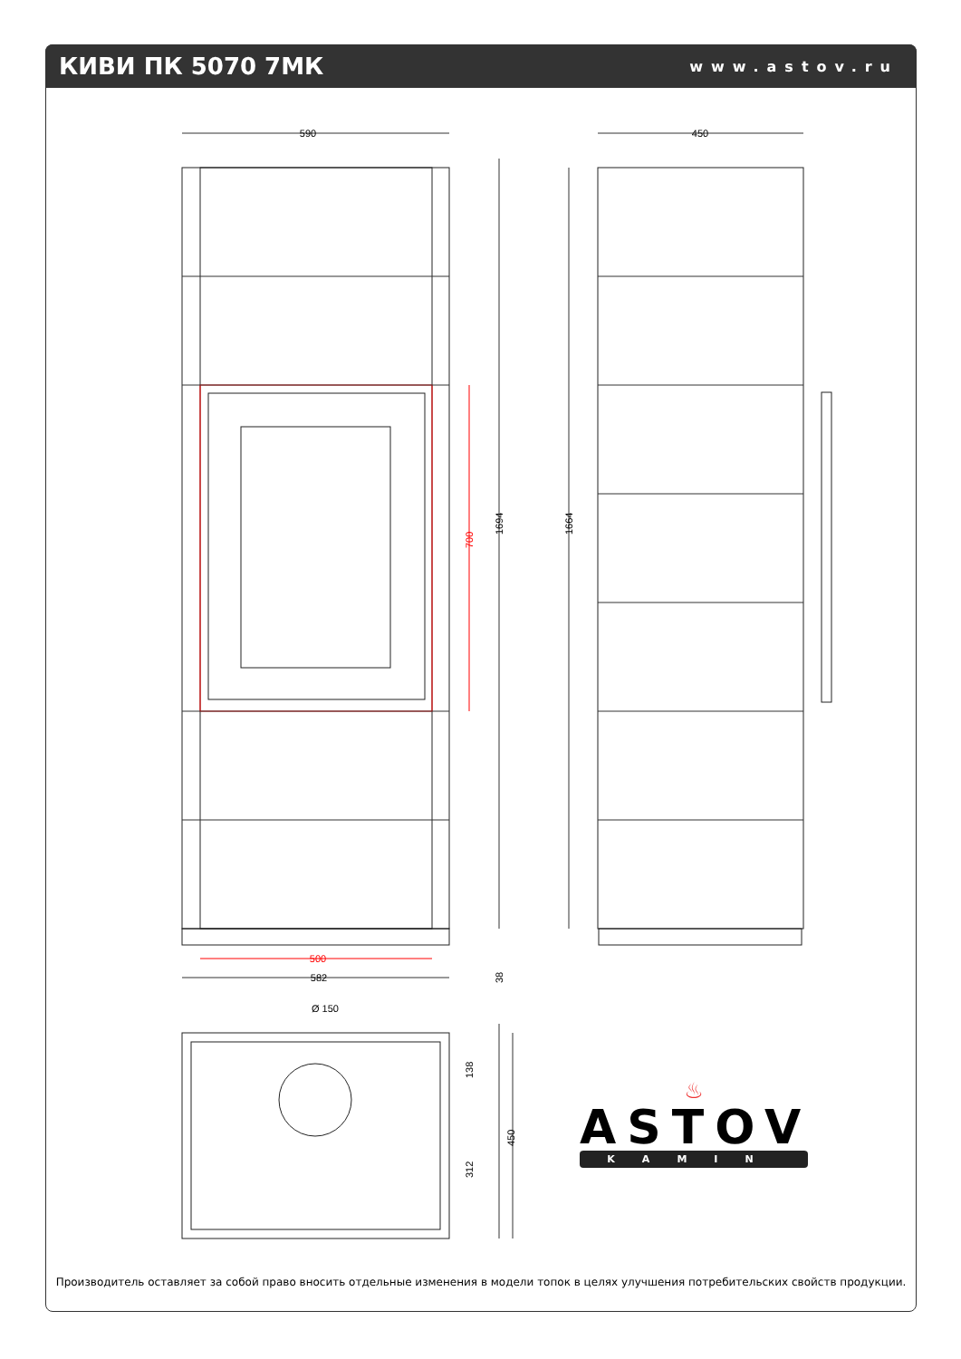КИВИ ПК 5070 7МК
www.astov.ru
590
450
1694
1664
700
500
582
38
Ø 150
138
312
450
♨
ASTOV
KAMIN
Производитель оставляет за собой право вносить отдельные изменения в модели топок в целях улучшения потребительских свойств продукции.